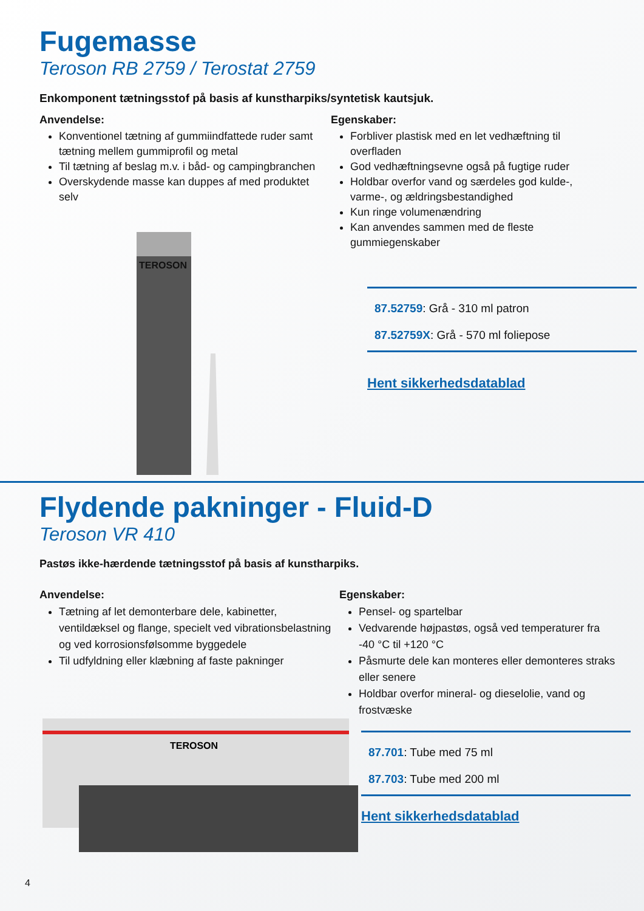Fugemasse
Teroson RB 2759 / Terostat 2759
Enkomponent tætningsstof på basis af kunstharpiks/syntetisk kautsjuk.
Anvendelse:
Konventionel tætning af gummiindfattede ruder samt tætning mellem gummiprofil og metal
Til tætning af beslag m.v. i båd- og campingbranchen
Overskydende masse kan duppes af med produktet selv
Egenskaber:
Forbliver plastisk med en let vedhæftning til overfladen
God vedhæftningsevne også på fugtige ruder
Holdbar overfor vand og særdeles god kulde-, varme-, og ældringsbestandighed
Kun ringe volumenændring
Kan anvendes sammen med de fleste gummiegenskaber
TEROSON
87.52759: Grå - 310 ml patron
87.52759X: Grå - 570 ml foliepose
Hent sikkerhedsdatablad
Flydende pakninger - Fluid-D
Teroson VR 410
Pastøs ikke-hærdende tætningsstof på basis af kunstharpiks.
Anvendelse:
Tætning af let demonterbare dele, kabinetter, ventildæksel og flange, specielt ved vibrationsbelastning og ved korrosionsfølsomme byggedele
Til udfyldning eller klæbning af faste pakninger
Egenskaber:
Pensel- og spartelbar
Vedvarende højpastøs, også ved temperaturer fra -40 °C til +120 °C
Påsmurte dele kan monteres eller demonteres straks eller senere
Holdbar overfor mineral- og dieselolie, vand og frostvæske
TEROSON
87.701: Tube med 75 ml
87.703: Tube med 200 ml
Hent sikkerhedsdatablad
4